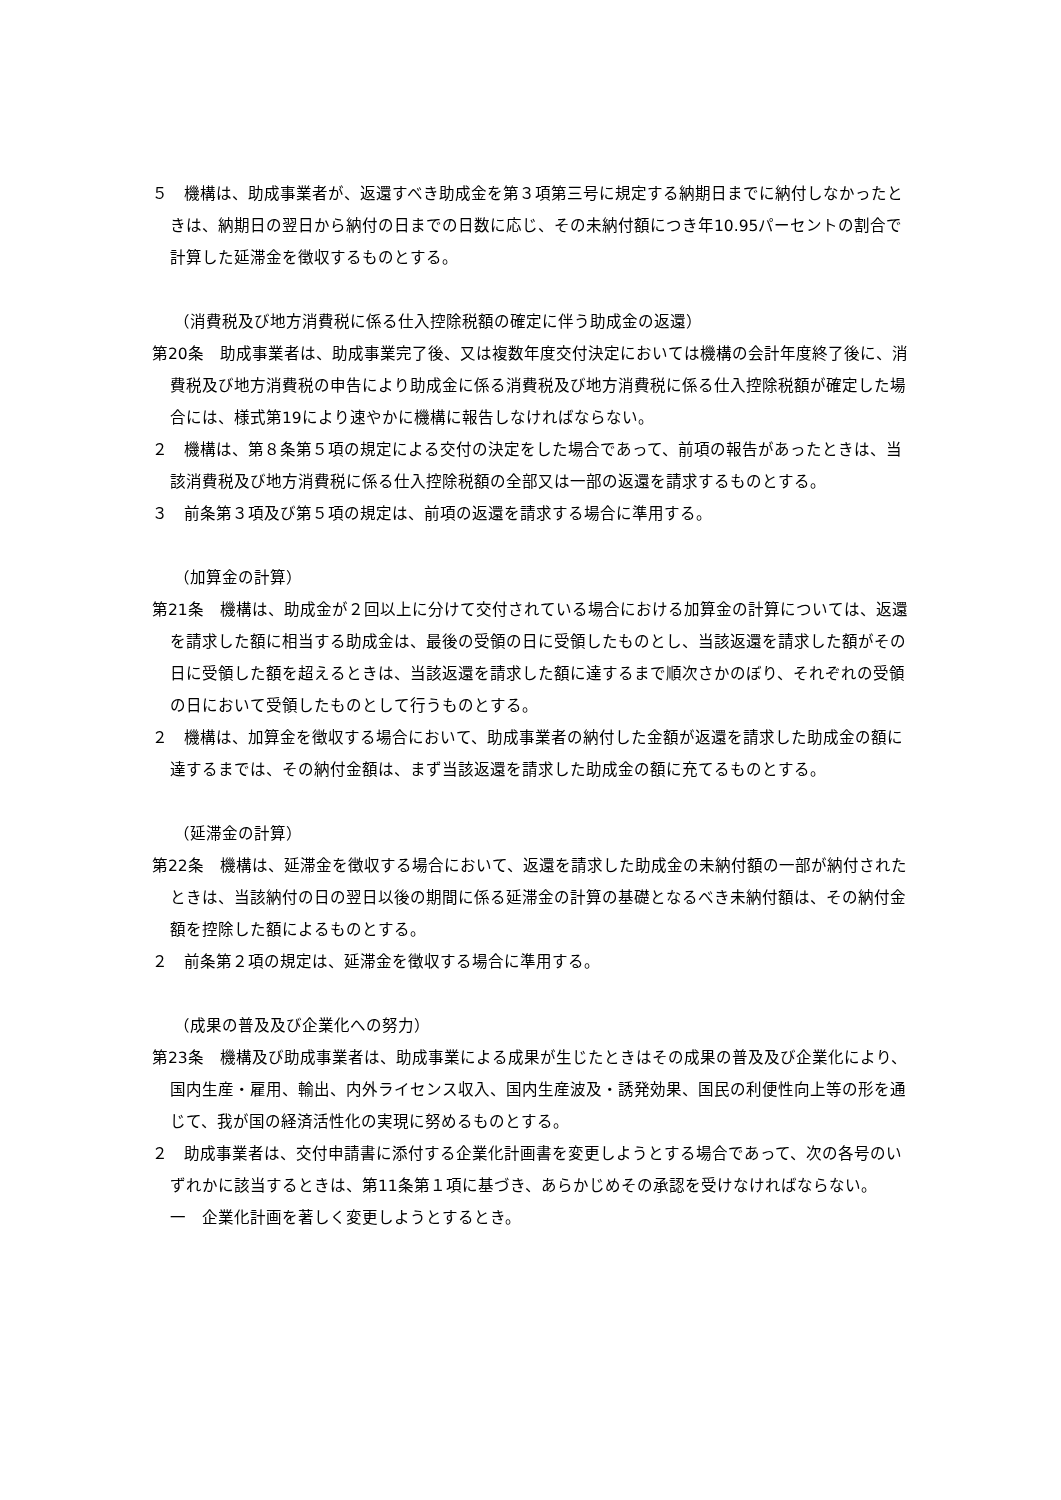５　機構は、助成事業者が、返還すべき助成金を第３項第三号に規定する納期日までに納付しなかったときは、納期日の翌日から納付の日までの日数に応じ、その未納付額につき年10.95パーセントの割合で計算した延滞金を徴収するものとする。
（消費税及び地方消費税に係る仕入控除税額の確定に伴う助成金の返還）
第20条　助成事業者は、助成事業完了後、又は複数年度交付決定においては機構の会計年度終了後に、消費税及び地方消費税の申告により助成金に係る消費税及び地方消費税に係る仕入控除税額が確定した場合には、様式第19により速やかに機構に報告しなければならない。
２　機構は、第８条第５項の規定による交付の決定をした場合であって、前項の報告があったときは、当該消費税及び地方消費税に係る仕入控除税額の全部又は一部の返還を請求するものとする。
３　前条第３項及び第５項の規定は、前項の返還を請求する場合に準用する。
（加算金の計算）
第21条　機構は、助成金が２回以上に分けて交付されている場合における加算金の計算については、返還を請求した額に相当する助成金は、最後の受領の日に受領したものとし、当該返還を請求した額がその日に受領した額を超えるときは、当該返還を請求した額に達するまで順次さかのぼり、それぞれの受領の日において受領したものとして行うものとする。
２　機構は、加算金を徴収する場合において、助成事業者の納付した金額が返還を請求した助成金の額に達するまでは、その納付金額は、まず当該返還を請求した助成金の額に充てるものとする。
（延滞金の計算）
第22条　機構は、延滞金を徴収する場合において、返還を請求した助成金の未納付額の一部が納付されたときは、当該納付の日の翌日以後の期間に係る延滞金の計算の基礎となるべき未納付額は、その納付金額を控除した額によるものとする。
２　前条第２項の規定は、延滞金を徴収する場合に準用する。
（成果の普及及び企業化への努力）
第23条　機構及び助成事業者は、助成事業による成果が生じたときはその成果の普及及び企業化により、国内生産・雇用、輸出、内外ライセンス収入、国内生産波及・誘発効果、国民の利便性向上等の形を通じて、我が国の経済活性化の実現に努めるものとする。
２　助成事業者は、交付申請書に添付する企業化計画書を変更しようとする場合であって、次の各号のいずれかに該当するときは、第11条第１項に基づき、あらかじめその承認を受けなければならない。
一　企業化計画を著しく変更しようとするとき。